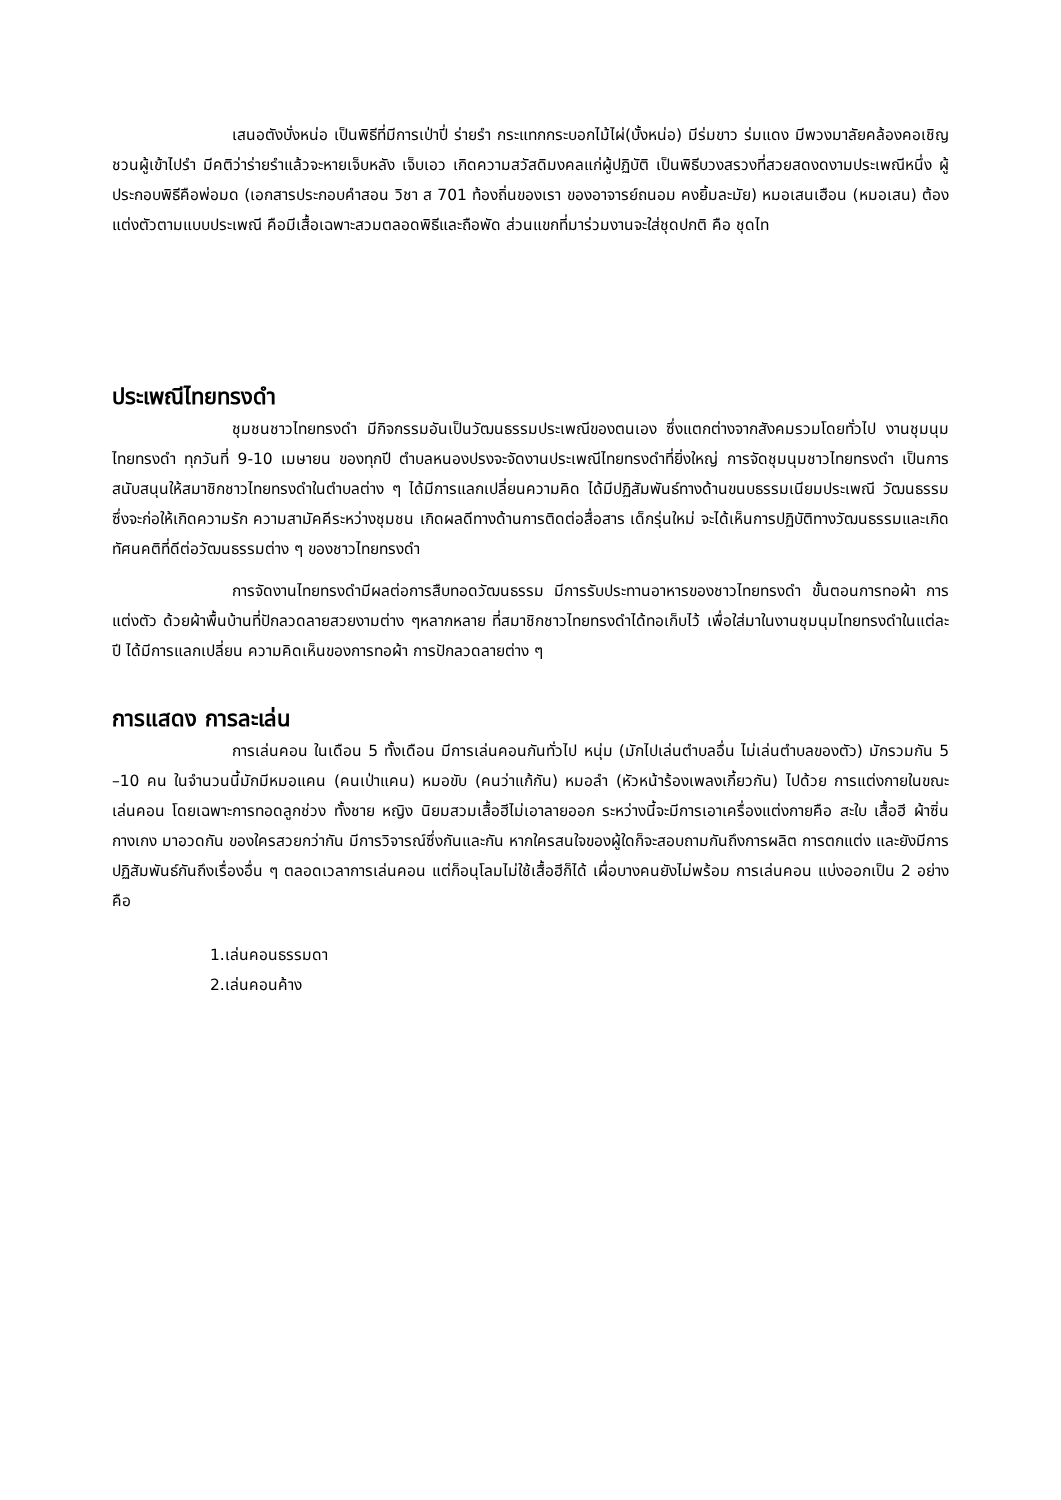เสนอตังบั่งหน่อ เป็นพิธีที่มีการเป่าปี่ ร่ายรำ กระแทกกระบอกไม้ไผ่(บั้งหน่อ) มีร่มขาว ร่มแดง มีพวงมาลัยคล้องคอเชิญชวนผู้เข้าไปรำ มีคติว่าร่ายรำแล้วจะหายเจ็บหลัง เจ็บเอว เกิดความสวัสดิมงคลแก่ผู้ปฏิบัติ เป็นพิธีบวงสรวงที่สวยสดงดงามประเพณีหนึ่ง ผู้ประกอบพิธีคือพ่อมด (เอกสารประกอบคำสอน วิชา ส 701 ท้องถิ่นของเรา ของอาจารย์ถนอม คงยิ้มละมัย) หมอเสนเฮือน (หมอเสน) ต้องแต่งตัวตามแบบประเพณี คือมีเสื้อเฉพาะสวมตลอดพิธีและถือพัด ส่วนแขกที่มาร่วมงานจะใส่ชุดปกติ คือ ชุดไท
ประเพณีไทยทรงดำ
ชุมชนชาวไทยทรงดำ มีกิจกรรมอันเป็นวัฒนธรรมประเพณีของตนเอง ซึ่งแตกต่างจากสังคมรวมโดยทั่วไป งานชุมนุมไทยทรงดำ ทุกวันที่ 9-10 เมษายน ของทุกปี ตำบลหนองปรงจะจัดงานประเพณีไทยทรงดำที่ยิ่งใหญ่ การจัดชุมนุมชาวไทยทรงดำ เป็นการสนับสนุนให้สมาชิกชาวไทยทรงดำในตำบลต่าง ๆ ได้มีการแลกเปลี่ยนความคิด ได้มีปฏิสัมพันธ์ทางด้านขนบธรรมเนียมประเพณี วัฒนธรรม ซึ่งจะก่อให้เกิดความรัก ความสามัคคีระหว่างชุมชน เกิดผลดีทางด้านการติดต่อสื่อสาร เด็กรุ่นใหม่ จะได้เห็นการปฏิบัติทางวัฒนธรรมและเกิดทัศนคติที่ดีต่อวัฒนธรรมต่าง ๆ ของชาวไทยทรงดำ
การจัดงานไทยทรงดำมีผลต่อการสืบทอดวัฒนธรรม มีการรับประทานอาหารของชาวไทยทรงดำ ขั้นตอนการทอผ้า การแต่งตัว ด้วยผ้าพื้นบ้านที่ปักลวดลายสวยงามต่าง ๆหลากหลาย ที่สมาชิกชาวไทยทรงดำได้ทอเก็บไว้ เพื่อใส่มาในงานชุมนุมไทยทรงดำในแต่ละปี ได้มีการแลกเปลี่ยน ความคิดเห็นของการทอผ้า การปักลวดลายต่าง ๆ
การแสดง การละเล่น
การเล่นคอน ในเดือน 5 ทั้งเดือน มีการเล่นคอนกันทั่วไป หนุ่ม (มักไปเล่นตำบลอื่น ไม่เล่นตำบลของตัว) มักรวมกัน 5 –10 คน ในจำนวนนี้มักมีหมอแคน (คนเป่าแคน) หมอขับ (คนว่าแก้กัน) หมอลำ (หัวหน้าร้องเพลงเกี้ยวกัน) ไปด้วย การแต่งกายในขณะเล่นคอน โดยเฉพาะการทอดลูกช่วง ทั้งชาย หญิง นิยมสวมเสื้อฮีไม่เอาลายออก ระหว่างนี้จะมีการเอาเครื่องแต่งกายคือ สะใบ เสื้อฮี ผ้าซิ่น กางเกง มาอวดกัน ของใครสวยกว่ากัน มีการวิจารณ์ซึ่งกันและกัน หากใครสนใจของผู้ใดก็จะสอบถามกันถึงการผลิต การตกแต่ง และยังมีการปฏิสัมพันธ์กันถึงเรื่องอื่น ๆ ตลอดเวลาการเล่นคอน แต่ก็อนุโลมไม่ใช้เสื้อฮีก็ได้ เผื่อบางคนยังไม่พร้อม การเล่นคอน แบ่งออกเป็น 2 อย่าง คือ
1.เล่นคอนธรรมดา
2.เล่นคอนค้าง